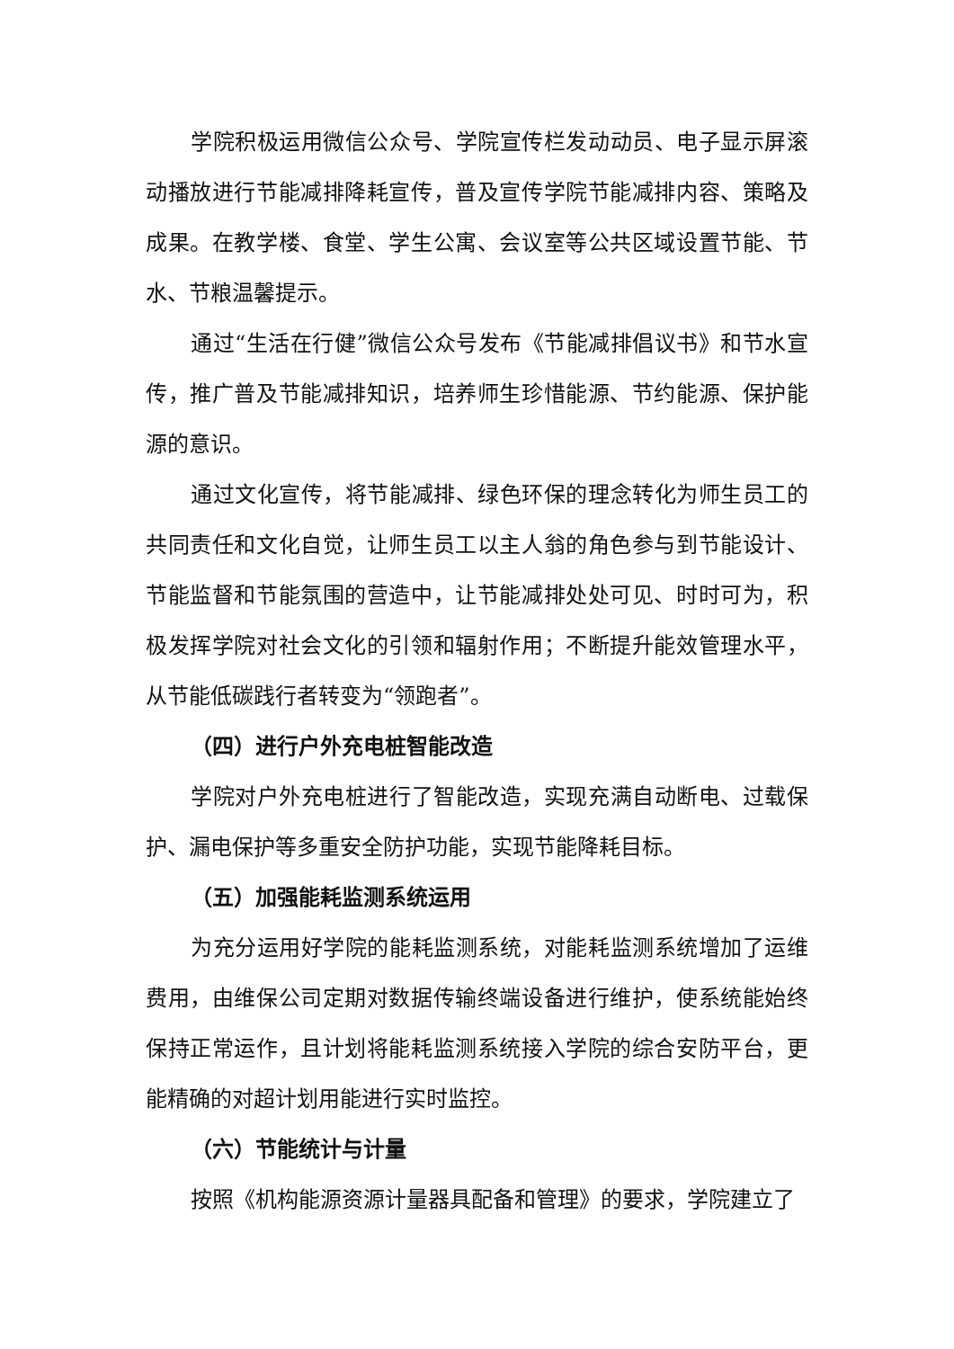学院积极运用微信公众号、学院宣传栏发动动员、电子显示屏滚动播放进行节能减排降耗宣传，普及宣传学院节能减排内容、策略及成果。在教学楼、食堂、学生公寓、会议室等公共区域设置节能、节水、节粮温馨提示。
通过“生活在行健”微信公众号发布《节能减排倡议书》和节水宣传，推广普及节能减排知识，培养师生珍惜能源、节约能源、保护能源的意识。
通过文化宣传，将节能减排、绿色环保的理念转化为师生员工的共同责任和文化自觉，让师生员工以主人翁的角色参与到节能设计、节能监督和节能氛围的营造中，让节能减排处处可见、时时可为，积极发挥学院对社会文化的引领和辐射作用；不断提升能效管理水平，从节能低碳践行者转变为“领跑者”。
（四）进行户外充电桩智能改造
学院对户外充电桩进行了智能改造，实现充满自动断电、过载保护、漏电保护等多重安全防护功能，实现节能降耗目标。
（五）加强能耗监测系统运用
为充分运用好学院的能耗监测系统，对能耗监测系统增加了运维费用，由维保公司定期对数据传输终端设备进行维护，使系统能始终保持正常运作，且计划将能耗监测系统接入学院的综合安防平台，更能精确的对超计划用能进行实时监控。
（六）节能统计与计量
按照《机构能源资源计量器具配备和管理》的要求，学院建立了